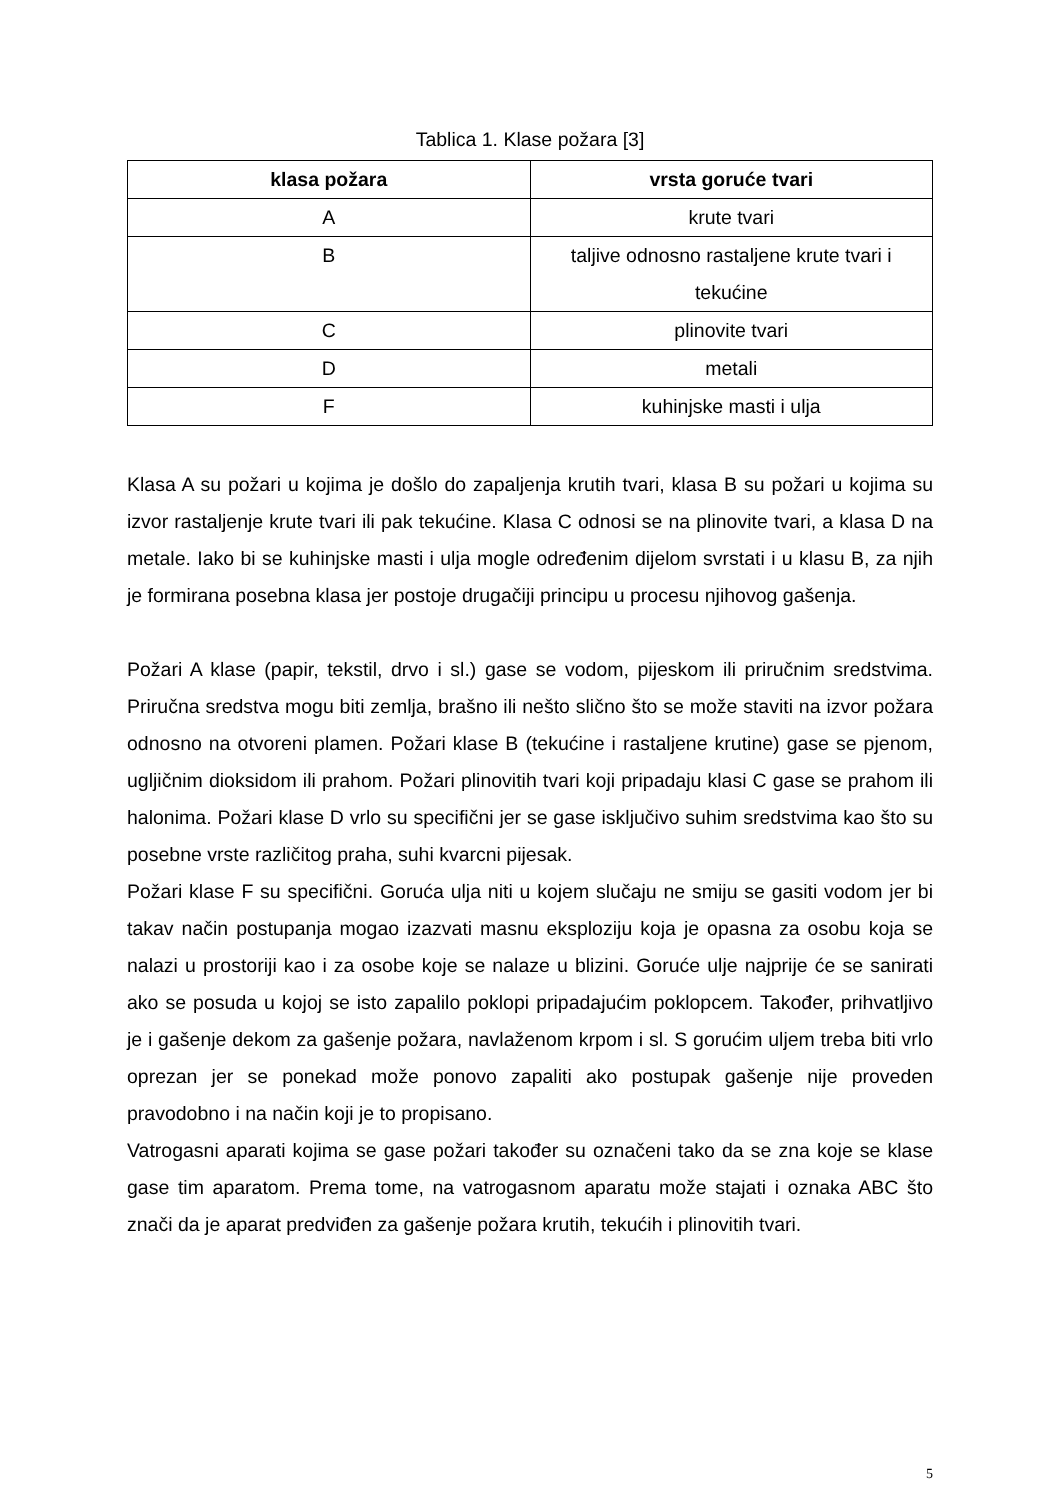Tablica 1. Klase požara [3]
| klasa požara | vrsta goruće tvari |
| --- | --- |
| A | krute tvari |
| B | taljive odnosno rastaljene krute tvari i tekućine |
| C | plinovite tvari |
| D | metali |
| F | kuhinjske masti i ulja |
Klasa A su požari u kojima je došlo do zapaljenja krutih tvari, klasa B su požari u kojima su izvor rastaljenje krute tvari ili pak tekućine. Klasa C odnosi se na plinovite tvari, a klasa D na metale. Iako bi se kuhinjske masti i ulja mogle određenim dijelom svrstati i u klasu B, za njih je formirana posebna klasa jer postoje drugačiji principu u procesu njihovog gašenja.
Požari A klase (papir, tekstil, drvo i sl.) gase se vodom, pijeskom ili priručnim sredstvima. Priručna sredstva mogu biti zemlja, brašno ili nešto slično što se može staviti na izvor požara odnosno na otvoreni plamen. Požari klase B (tekućine i rastaljene krutine) gase se pjenom, ugljičnim dioksidom ili prahom. Požari plinovitih tvari koji pripadaju klasi C gase se prahom ili halonima. Požari klase D vrlo su specifični jer se gase isključivo suhim sredstvima kao što su posebne vrste različitog praha, suhi kvarcni pijesak.
Požari klase F su specifični. Goruća ulja niti u kojem slučaju ne smiju se gasiti vodom jer bi takav način postupanja mogao izazvati masnu eksploziju koja je opasna za osobu koja se nalazi u prostoriji kao i za osobe koje se nalaze u blizini. Goruće ulje najprije će se sanirati ako se posuda u kojoj se isto zapalilo poklopi pripadajućim poklopcem. Također, prihvatljivo je i gašenje dekom za gašenje požara, navlaženom krpom i sl. S gorućim uljem treba biti vrlo oprezan jer se ponekad može ponovo zapaliti ako postupak gašenje nije proveden pravodobno i na način koji je to propisano.
Vatrogasni aparati kojima se gase požari također su označeni tako da se zna koje se klase gase tim aparatom. Prema tome, na vatrogasnom aparatu može stajati i oznaka ABC što znači da je aparat predviđen za gašenje požara krutih, tekućih i plinovitih tvari.
5